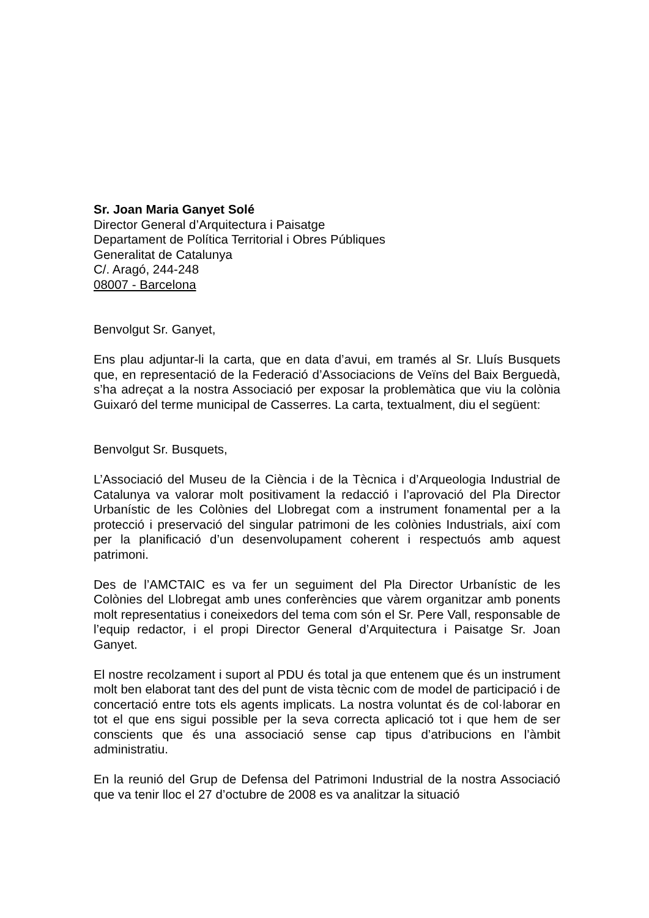Sr. Joan Maria Ganyet Solé
Director General d’Arquitectura i Paisatge
Departament de Política Territorial i Obres Públiques
Generalitat de Catalunya
C/. Aragó, 244-248
08007 - Barcelona
Benvolgut Sr. Ganyet,
Ens plau adjuntar-li la carta, que en data d’avui, em tramés al Sr. Lluís Busquets que, en representació de la Federació d’Associacions de Veïns del Baix Berguedà, s’ha adreçat a la nostra Associació per exposar la problemàtica que viu la colònia Guixaró del terme municipal de Casserres. La carta, textualment, diu el següent:
Benvolgut Sr. Busquets,
L’Associació del Museu de la Ciència i de la Tècnica i d’Arqueologia Industrial de Catalunya va valorar molt positivament la redacció i l’aprovació del Pla Director Urbanístic de les Colònies del Llobregat com a instrument fonamental per a la protecció i preservació del singular patrimoni de les colònies Industrials, així com per la planificació d’un desenvolupament coherent i respectuós amb aquest patrimoni.
Des de l’AMCTAIC es va fer un seguiment del Pla Director Urbanístic de les Colònies del Llobregat amb unes conferències que vàrem organitzar amb ponents molt representatius i coneixedors del tema com són el Sr. Pere Vall, responsable de l’equip redactor, i el propi Director General d’Arquitectura i Paisatge Sr. Joan Ganyet.
El nostre recolzament i suport al PDU és total ja que entenem que és un instrument molt ben elaborat tant des del punt de vista tècnic com de model de participació i de concertació entre tots els agents implicats. La nostra voluntat és de col·laborar en tot el que ens sigui possible per la seva correcta aplicació tot i que hem de ser conscients que és una associació sense cap tipus d’atribucions en l’àmbit administratiu.
En la reunió del Grup de Defensa del Patrimoni Industrial de la nostra Associació que va tenir lloc el 27 d’octubre de 2008 es va analitzar la situació